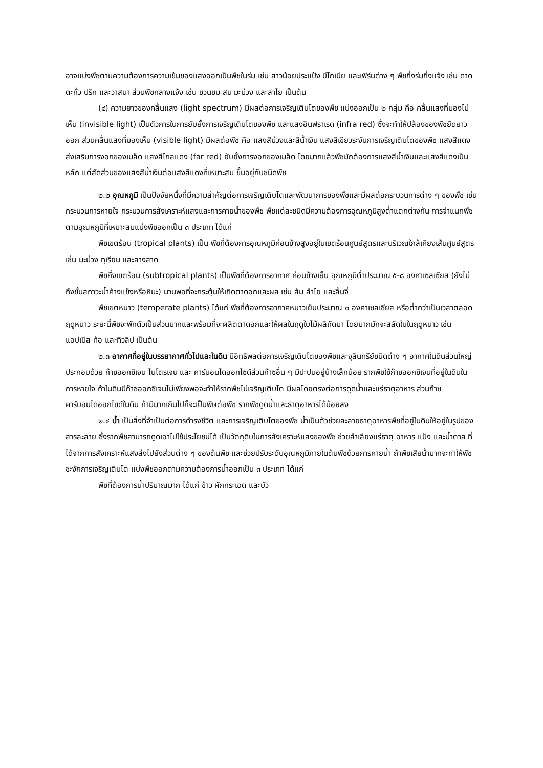อาจแบ่งพืชตามความต้องการความเข้มของแสงออกเป็นพืชในร่ม เช่น สาวน้อยประแป้ง บีโกเนีย และเฟิร์นต่าง ๆ พืชกึ่งร่มกึ่งแจ้ง เช่น ดาดตะกั่ว ปริก และวาสนา ส่วนพืชกลางแจ้ง เช่น ชวนชม สน มะม่วง และลำไย เป็นต้น
(๔) ความยาวของคลื่นแสง (light spectrum) มีผลต่อการเจริญเติบโตของพืช แบ่งออกเป็น ๒ กลุ่ม คือ คลื่นแสงที่มองไม่เห็น (invisible light) เป็นตัวการในการยับยั้งการเจริญเติบโตของพืช และแสงอินฟราเรด (infra red) ซึ่งจะทำให้ปล้องของพืชยืดยาวออก ส่วนคลื่นแสงที่มองเห็น (visible light) มีผลต่อพืช คือ แสงสีม่วงและสีน้ำเงิน แสงสีเขียวระงับการเจริญเติบโตของพืช แสงสีแดง ส่งเสริมการงอกของเมล็ด แสงสีไกลแดง (far red) ยับยั้งการงอกของเมล็ด โดยมากแล้วพืชมักต้องการแสงสีน้ำเงินและแสงสีแดงเป็นหลัก แต่สัดส่วนของแสงสีน้ำเงินต่อแสงสีแดงที่เหมาะสม ขึ้นอยู่กับชนิดพืช
๒.๒ อุณหภูมิ เป็นปัจจัยหนึ่งที่มีความสำคัญต่อการเจริญเติบโตและพัฒนาการของพืชและมีผลต่อกระบวนการต่าง ๆ ของพืช เช่น กระบวนการหายใจ กระบวนการสังเคราะห์แสงและการคายน้ำของพืช พืชแต่ละชนิดมีความต้องการอุณหภูมิสูงต่ำแตกต่างกัน การจำแนกพืชตามอุณหภูมิที่เหมาะสมแบ่งพืชออกเป็น ๓ ประเภท ได้แก่
พืชเขตร้อน (tropical plants) เป็น พืชที่ต้องการอุณหภูมิค่อนข้างสูงอยู่ในเขตร้อนศูนย์สูตรและบริเวณใกล้เคียงเส้นศูนย์สูตร เช่น มะม่วง ทุเรียน และลางสาด
พืชกึ่งเขตร้อน (subtropical plants) เป็นพืชที่ต้องการอากาศ ค่อนข้างเย็น อุณหภูมิต่ำประมาณ ๕-๘ องศาเซลเซียส (ยังไม่ถึงขั้นสภาวะน้ำค้างแข็งหรือหิมะ) นานพอที่จะกระตุ้นให้เกิดตาดอกและผล เช่น ส้ม ลำไย และลิ้นจี่
พืชเขตหนาว (temperate plants) ได้แก่ พืชที่ต้องการอากาศหนาวเย็นประมาณ ๐ องศาเซลเซียส หรือต่ำกว่าเป็นเวลาตลอดฤดูหนาว ระยะนี้พืชจะพักตัวเป็นส่วนมากและพร้อมที่จะผลิตตาดอกและให้ผลในฤดูใบไม้ผลิถัดมา โดยมากมักจะสลัดใบในฤดูหนาว เช่น แอปเปิล ท้อ และทิวลิป เป็นต้น
๒.๓ อากาศที่อยู่ในบรรยากาศทั่วไปและในดิน มีอิทธิพลต่อการเจริญเติบโตของพืชและจุลินทรีย์ชนิดต่าง ๆ อากาศในดินส่วนใหญ่ประกอบด้วย ก๊าซออกซิเจน ไนโตรเจน และ คาร์บอนไดออกไซด์ส่วนก๊าซอื่น ๆ มีปะปนอยู่บ้างเล็กน้อย รากพืชใช้ก๊าซออกซิเจนที่อยู่ในดินในการหายใจ ถ้าในดินมีก๊าซออกซิเจนไม่เพียงพอจะทำให้รากพืชไม่เจริญเติบโต มีผลโดยตรงต่อการดูดน้ำและแร่ธาตุอาหาร ส่วนก๊าซคาร์บอนไดออกไซด์ในดิน ถ้ามีมากเกินไปก็จะเป็นพิษต่อพืช รากพืชดูดน้ำและธาตุอาหารได้น้อยลง
๒.๔ น้ำ เป็นสิ่งที่จำเป็นต่อการดำรงชีวิต และการเจริญเติบโตของพืช น้ำเป็นตัวช่วยละลายธาตุอาหารพืชที่อยู่ในดินให้อยู่ในรูปของสารละลาย ซึ่งรากพืชสามารถดูดเอาไปใช้ประโยชน์ได้ เป็นวัตถุดิบในการสังเคราะห์แสงของพืช ช่วยลำเลียงแร่ธาตุ อาหาร แป้ง และน้ำตาล ที่ได้จากการสังเคราะห์แสงส่งไปยังส่วนต่าง ๆ ของต้นพืช และช่วยปรับระดับอุณหภูมิภายในต้นพืชด้วยการคายน้ำ ถ้าพืชเสียน้ำมากจะทำให้พืชชะงักการเจริญเติบโต แบ่งพืชออกตามความต้องการน้ำออกเป็น ๓ ประเภท ได้แก่
พืชที่ต้องการน้ำปริมาณมาก ได้แก่ ข้าว ผักกระเฉด และบัว